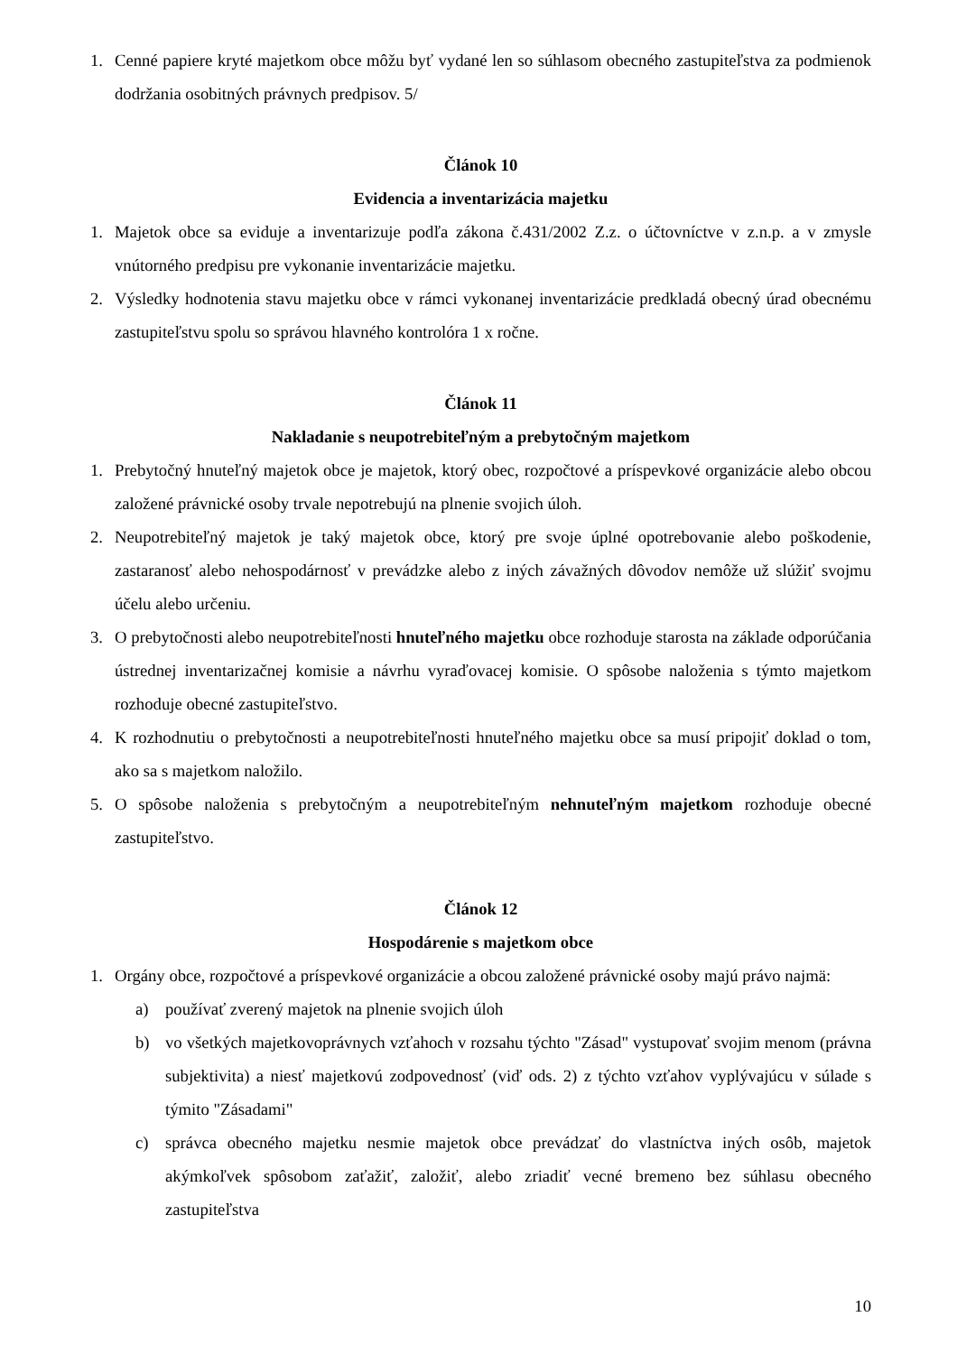1. Cenné papiere kryté majetkom obce môžu byť vydané len so súhlasom obecného zastupiteľstva za podmienok dodržania osobitných právnych predpisov. 5/
Článok 10
Evidencia a inventarizácia majetku
1. Majetok obce sa eviduje a inventarizuje podľa zákona č.431/2002 Z.z. o účtovníctve v z.n.p. a v zmysle vnútorného predpisu pre vykonanie inventarizácie majetku.
2. Výsledky hodnotenia stavu majetku obce v rámci vykonanej inventarizácie predkladá obecný úrad obecnému zastupiteľstvu spolu so správou hlavného kontrolóra 1 x ročne.
Článok 11
Nakladanie s neupotrebiteľným a prebytočným majetkom
1. Prebytočný hnuteľný majetok obce je majetok, ktorý obec, rozpočtové a príspevkové organizácie alebo obcou založené právnické osoby trvale nepotrebujú na plnenie svojich úloh.
2. Neupotrebiteľný majetok je taký majetok obce, ktorý pre svoje úplné opotrebovanie alebo poškodenie, zastaranosť alebo nehospodárnosť v prevádzke alebo z iných závažných dôvodov nemôže už slúžiť svojmu účelu alebo určeniu.
3. O prebytočnosti alebo neupotrebiteľnosti hnuteľného majetku obce rozhoduje starosta na základe odporúčania ústrednej inventarizačnej komisie a návrhu vyraďovacej komisie. O spôsobe naloženia s týmto majetkom rozhoduje obecné zastupiteľstvo.
4. K rozhodnutiu o prebytočnosti a neupotrebiteľnosti hnuteľného majetku obce sa musí pripojiť doklad o tom, ako sa s majetkom naložilo.
5. O spôsobe naloženia s prebytočným a neupotrebiteľným nehnuteľným majetkom rozhoduje obecné zastupiteľstvo.
Článok 12
Hospodárenie s majetkom obce
1. Orgány obce, rozpočtové a príspevkové organizácie a obcou založené právnické osoby majú právo najmä:
a) používať zverený majetok na plnenie svojich úloh
b) vo všetkých majetkovoprávnych vzťahoch v rozsahu týchto "Zásad" vystupovať svojim menom (právna subjektivita) a niesť majetkovú zodpovednosť (viď ods. 2) z týchto vzťahov vyplývajúcu v súlade s týmito "Zásadami"
c) správca obecného majetku nesmie majetok obce prevádzať do vlastníctva iných osôb, majetok akýmkoľvek spôsobom zaťažiť, založiť, alebo zriadiť vecné bremeno bez súhlasu obecného zastupiteľstva
10